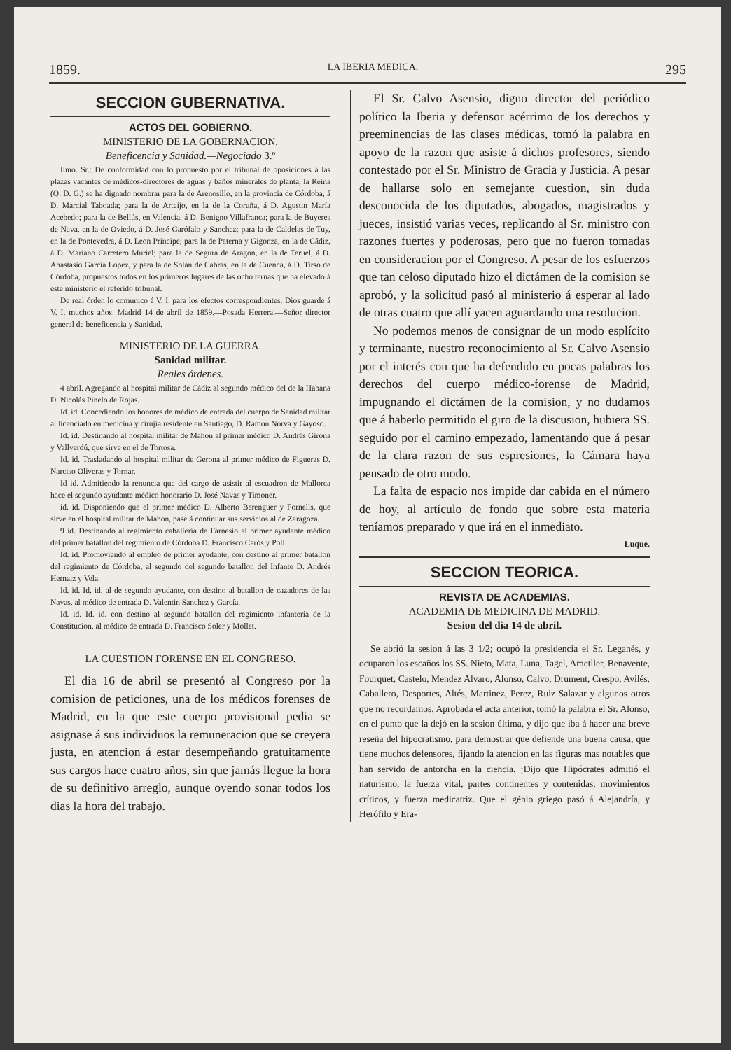1859. LA IBERIA MEDICA. 295
SECCION GUBERNATIVA.
ACTOS DEL GOBIERNO.
MINISTERIO DE LA GOBERNACION.
Beneficencia y Sanidad.—Negociado 3.º
Ilmo. Sr.: De conformidad con lo propuesto por el tribunal de oposiciones á las plazas vacantes de médicos-directores de aguas y baños minerales de planta, la Reina (Q. D. G.) se ha dignado nombrar para la de Arenosillo, en la provincia de Córdoba, á D. Marcial Taboada; para la de Arteijo, en la de la Coruña, á D. Agustin María Acebedo; para la de Bellús, en Valencia, á D. Benigno Villafranca; para la de Buyeres de Nava, en la de Oviedo, á D. José Garófalo y Sanchez; para la de Caldelas de Tuy, en la de Pontevedra, á D. Leon Principe; para la de Paterna y Gigonza, en la de Cádiz, á D. Mariano Carretero Muriel; para la de Segura de Aragon, en la de Teruel, á D. Anastasio García Lopez, y para la de Solán de Cabras, en la de Cuenca, á D. Tirso de Córdoba, propuestos todos en los primeros lugares de las ocho ternas que ha elevado á este ministerio el referido tribunal.
De real órden lo comunico á V. I. para los efectos correspondientes. Dios guarde á V. I. muchos años. Madrid 14 de abril de 1859.—Posada Herrera.—Señor director general de beneficencia y Sanidad.
MINISTERIO DE LA GUERRA.
Sanidad militar.
Reales órdenes.
4 abril. Agregando al hospital militar de Cádiz al segundo médico del de la Habana D. Nicolás Pinelo de Rojas.
Id. id. Concediendo los honores de médico de entrada del cuerpo de Sanidad militar al licenciado en medicina y cirujía residente en Santiago, D. Ramon Norva y Gayoso.
Id. id. Destinando al hospital militar de Mahon al primer médico D. Andrés Girona y Vallverdú, que sirve en el de Tortosa.
Id. id. Trasladando al hospital militar de Gerona al primer médico de Figueras D. Narciso Oliveras y Tornar.
Id id. Admitiendo la renuncia que del cargo de asistir al escuadron de Mallorca hace el segundo ayudante médico honorario D. José Navas y Timoner.
id. id. Disponiendo que el primer médico D. Alberto Berenguer y Fornells, que sirve en el hospital militar de Mahon, pase á continuar sus servicios al de Zaragoza.
9 id. Destinando al regimiento caballería de Farnesio al primer ayudante médico del primer batallon del regimiento de Córdoba D. Francisco Carós y Poll.
Id. id. Promoviendo al empleo de primer ayudante, con destino al primer batallon del regimiento de Córdoba, al segundo del segundo batallon del Infante D. Andrés Hernaiz y Vela.
Id. id. Id. id. al de segundo ayudante, con destino al batallon de cazadores de las Navas, al médico de entrada D. Valentin Sanchez y García.
Id. id. Id. id. con destino al segundo batallon del regimiento infantería de la Constitucion, al médico de entrada D. Francisco Soler y Mollet.
LA CUESTION FORENSE EN EL CONGRESO.
El dia 16 de abril se presentó al Congreso por la comision de peticiones, una de los médicos forenses de Madrid, en la que este cuerpo provisional pedia se asignase á sus individuos la remuneracion que se creyera justa, en atencion á estar desempeñando gratuitamente sus cargos hace cuatro años, sin que jamás llegue la hora de su definitivo arreglo, aunque oyendo sonar todos los dias la hora del trabajo.
El Sr. Calvo Asensio, digno director del periódico político la Iberia y defensor acérrimo de los derechos y preeminencias de las clases médicas, tomó la palabra en apoyo de la razon que asiste á dichos profesores, siendo contestado por el Sr. Ministro de Gracia y Justicia. A pesar de hallarse solo en semejante cuestion, sin duda desconocida de los diputados, abogados, magistrados y jueces, insistió varias veces, replicando al Sr. ministro con razones fuertes y poderosas, pero que no fueron tomadas en consideracion por el Congreso. A pesar de los esfuerzos que tan celoso diputado hizo el dictámen de la comision se aprobó, y la solicitud pasó al ministerio á esperar al lado de otras cuatro que allí yacen aguardando una resolucion.
No podemos menos de consignar de un modo esplícito y terminante, nuestro reconocimiento al Sr. Calvo Asensio por el interés con que ha defendido en pocas palabras los derechos del cuerpo médico-forense de Madrid, impugnando el dictámen de la comision, y no dudamos que á haberlo permitido el giro de la discusion, hubiera SS. seguido por el camino empezado, lamentando que á pesar de la clara razon de sus espresiones, la Cámara haya pensado de otro modo.
La falta de espacio nos impide dar cabida en el número de hoy, al artículo de fondo que sobre esta materia teníamos preparado y que irá en el inmediato.
Luque.
SECCION TEORICA.
REVISTA DE ACADEMIAS.
ACADEMIA DE MEDICINA DE MADRID.
Sesion del dia 14 de abril.
Se abrió la sesion á las 3 1/2; ocupó la presidencia el Sr. Leganés, y ocuparon los escaños los SS. Nieto, Mata, Luna, Tagel, Ametller, Benavente, Fourquet, Castelo, Mendez Alvaro, Alonso, Calvo, Drument, Crespo, Avilés, Caballero, Desportes, Altés, Martinez, Perez, Ruiz Salazar y algunos otros que no recordamos. Aprobada el acta anterior, tomó la palabra el Sr. Alonso, en el punto que la dejó en la sesion última, y dijo que iba á hacer una breve reseña del hipocratismo, para demostrar que defiende una buena causa, que tiene muchos defensores, fijando la atencion en las figuras mas notables que han servido de antorcha en la ciencia. ¡Dijo que Hipócrates admitió el naturismo, la fuerza vital, partes continentes y contenidas, movimientos críticos, y fuerza medicatriz. Que el génio griego pasó á Alejandría, y Herófilo y Era-